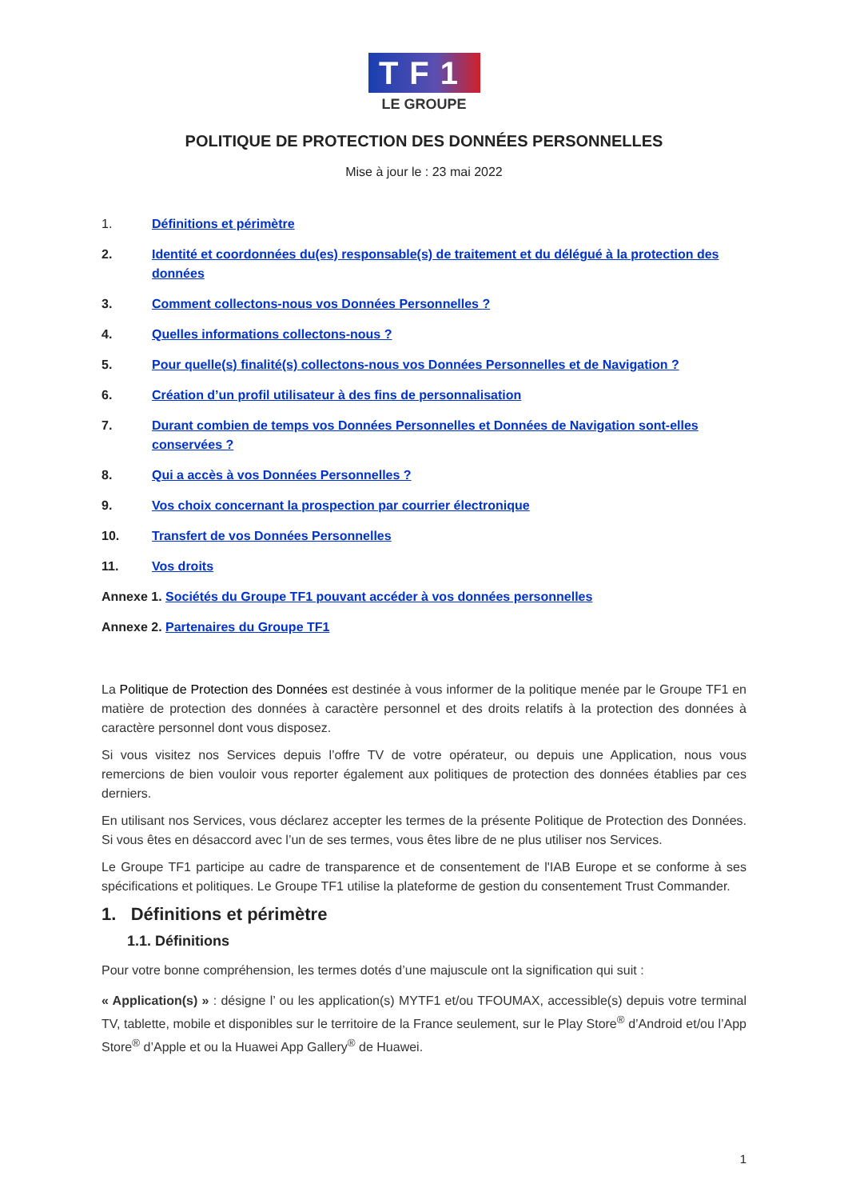TF1
LE GROUPE
POLITIQUE DE PROTECTION DES DONNÉES PERSONNELLES
Mise à jour le : 23 mai 2022
1. Définitions et périmètre
2. Identité et coordonnées du(es) responsable(s) de traitement et du délégué à la protection des données
3. Comment collectons-nous vos Données Personnelles ?
4. Quelles informations collectons-nous ?
5. Pour quelle(s) finalité(s) collectons-nous vos Données Personnelles et de Navigation ?
6. Création d’un profil utilisateur à des fins de personnalisation
7. Durant combien de temps vos Données Personnelles et Données de Navigation sont-elles conservées ?
8. Qui a accès à vos Données Personnelles ?
9. Vos choix concernant la prospection par courrier électronique
10. Transfert de vos Données Personnelles
11. Vos droits
Annexe 1. Sociétés du Groupe TF1 pouvant accéder à vos données personnelles
Annexe 2. Partenaires du Groupe TF1
La Politique de Protection des Données est destinée à vous informer de la politique menée par le Groupe TF1 en matière de protection des données à caractère personnel et des droits relatifs à la protection des données à caractère personnel dont vous disposez.
Si vous visitez nos Services depuis l’offre TV de votre opérateur, ou depuis une Application, nous vous remercions de bien vouloir vous reporter également aux politiques de protection des données établies par ces derniers.
En utilisant nos Services, vous déclarez accepter les termes de la présente Politique de Protection des Données. Si vous êtes en désaccord avec l’un de ses termes, vous êtes libre de ne plus utiliser nos Services.
Le Groupe TF1 participe au cadre de transparence et de consentement de l'IAB Europe et se conforme à ses spécifications et politiques. Le Groupe TF1 utilise la plateforme de gestion du consentement Trust Commander.
1. Définitions et périmètre
1.1. Définitions
Pour votre bonne compréhension, les termes dotés d’une majuscule ont la signification qui suit :
« Application(s) » : désigne l’ ou les application(s) MYTF1 et/ou TFOUMAX, accessible(s) depuis votre terminal TV, tablette, mobile et disponibles sur le territoire de la France seulement, sur le Play Store<sup>®</sup> d’Android et/ou l’App Store<sup>®</sup> d’Apple et ou la Huawei App Gallery<sup>®</sup> de Huawei.
1